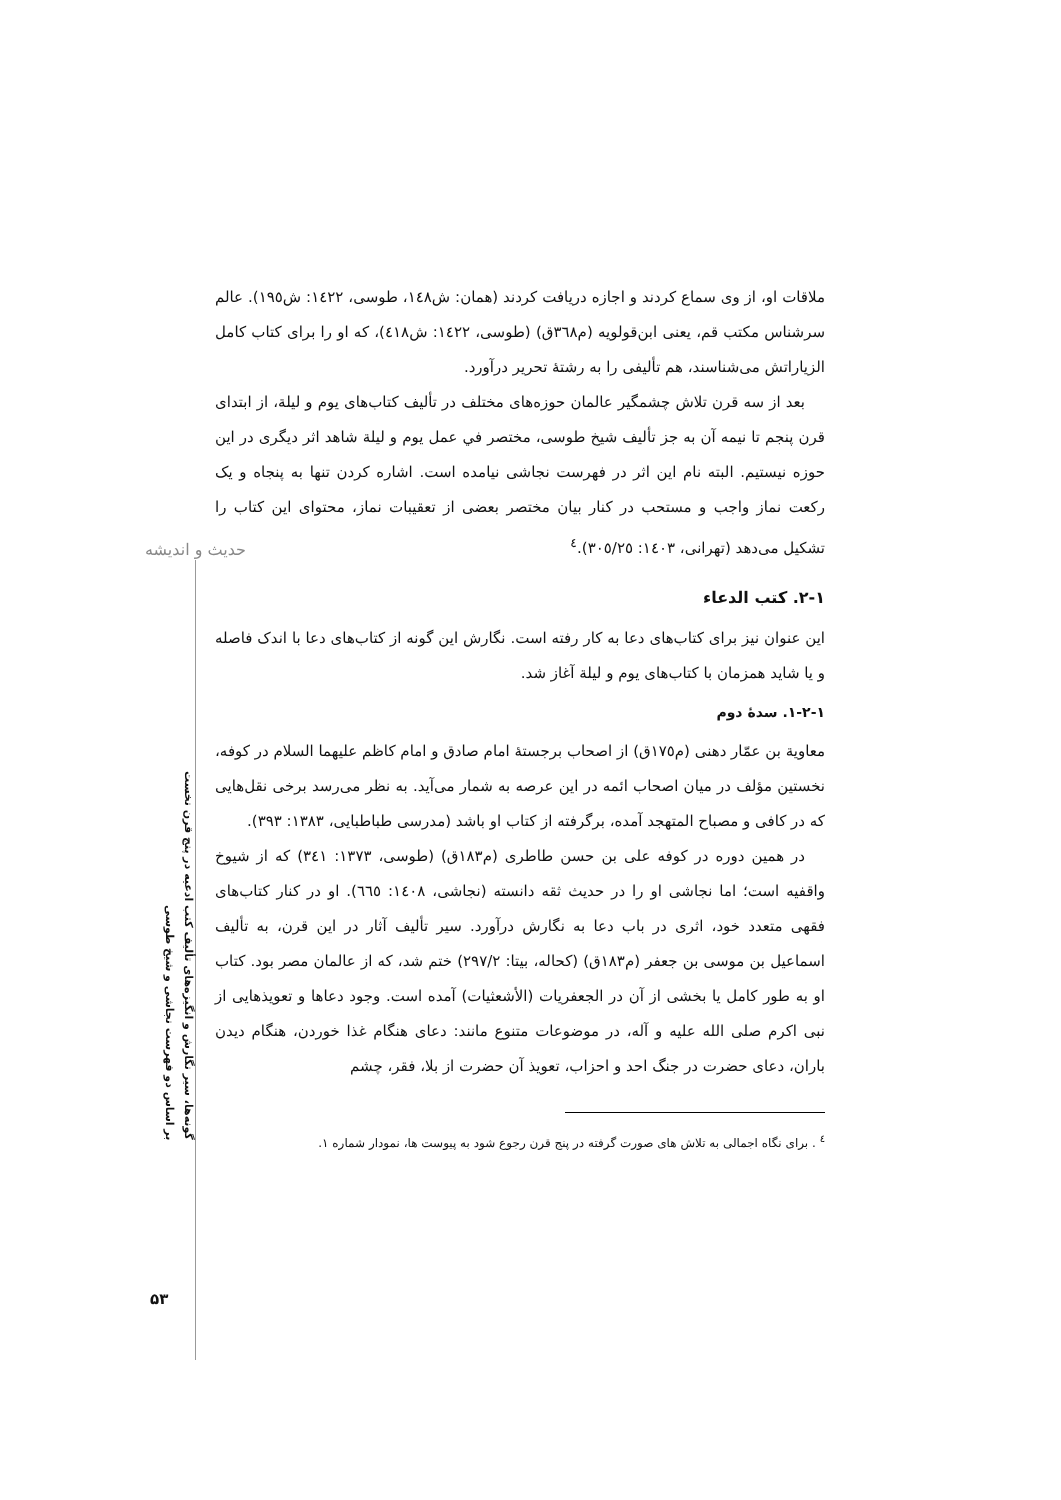حدیث و اندیشه
گونه‌ها، سیر نگارش و انگیزه‌های تألیف کتب ادعیه در پنج قرن نخست
بر اساس دو فهرست نجاشی و شیخ طوسی
۵۳
ملاقات او، از وی سماع کردند و اجازه دریافت کردند (همان: ش١٤٨، طوسی، ١٤٢٢: ش١٩٥). عالم سرشناس مکتب قم، یعنی ابن‌قولویه (م٣٦٨ق) (طوسی، ١٤٢٢: ش٤١٨)، که او را برای کتاب کامل الزیاراتش می‌شناسند، هم تألیفی را به رشتۀ تحریر درآورد.
بعد از سه قرن تلاش چشمگیر عالمان حوزه‌های مختلف در تألیف کتاب‌های یوم و لیلة، از ابتدای قرن پنجم تا نیمه آن به جز تألیف شیخ طوسی، مختصر في عمل یوم و لیلة شاهد اثر دیگری در این حوزه نیستیم. البته نام این اثر در فهرست نجاشی نیامده است. اشاره کردن تنها به پنجاه و یک رکعت نماز واجب و مستحب در کنار بیان مختصر بعضی از تعقیبات نماز، محتوای این کتاب را تشکیل می‌دهد (تهرانی، ١٤٠٣: ٣٠٥/٢٥).<sup>٤</sup>
١-٢. کتب الدعاء
این عنوان نیز برای کتاب‌های دعا به کار رفته است. نگارش این گونه از کتاب‌های دعا با اندک فاصله و یا شاید همزمان با کتاب‌های یوم و لیلة آغاز شد.
١-٢-١. سدۀ دوم
معاویة بن عمّار دهنی (م١٧٥ق) از اصحاب برجستۀ امام صادق و امام کاظم علیهما السلام در کوفه، نخستین مؤلف در میان اصحاب ائمه در این عرصه به شمار می‌آید. به نظر می‌رسد برخی نقل‌هایی که در کافی و مصباح المتهجد آمده، برگرفته از کتاب او باشد (مدرسی طباطبایی، ١٣٨٣: ٣٩٣).
در همین دوره در کوفه علی بن حسن طاطری (م١٨٣ق) (طوسی، ١٣٧٣: ٣٤١) که از شیوخ واقفیه است؛ اما نجاشی او را در حدیث ثقه دانسته (نجاشی، ١٤٠٨: ٦٦٥). او در کنار کتاب‌های فقهی متعدد خود، اثری در باب دعا به نگارش درآورد. سیر تألیف آثار در این قرن، به تألیف اسماعیل بن موسی بن جعفر (م١٨٣ق) (کحاله، بیتا: ٢٩٧/٢) ختم شد، که از عالمان مصر بود. کتاب او به طور کامل یا بخشی از آن در الجعفریات (الأشعثیات) آمده است. وجود دعاها و تعویذهایی از نبی اکرم صلی الله علیه و آله، در موضوعات متنوع مانند: دعای هنگام غذا خوردن، هنگام دیدن باران، دعای حضرت در جنگ احد و احزاب، تعویذ آن حضرت از بلا، فقر، چشم
<sup>٤</sup> . برای نگاه اجمالی به تلاش های صورت گرفته در پنج قرن رجوع شود به پیوست ها، نمودار شماره ١.